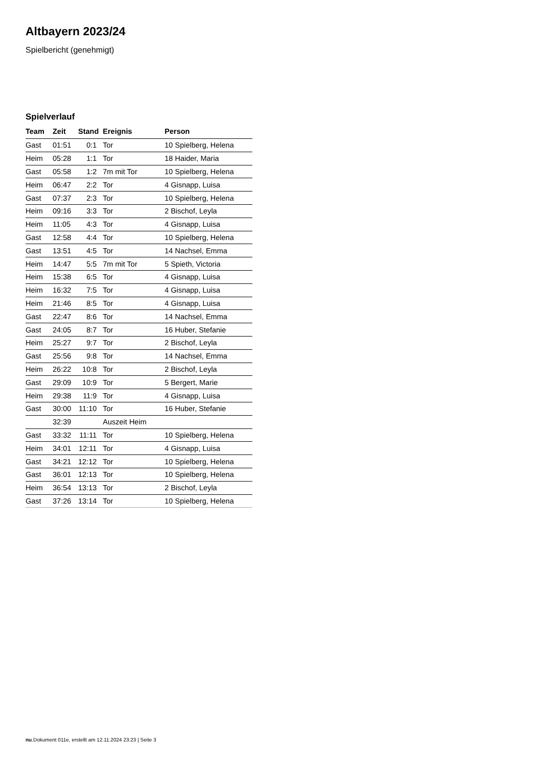Altbayern 2023/24
Spielbericht (genehmigt)
Spielverlauf
| Team | Zeit | Stand | Ereignis | Person |
| --- | --- | --- | --- | --- |
| Gast | 01:51 | 0:1 | Tor | 10 Spielberg, Helena |
| Heim | 05:28 | 1:1 | Tor | 18 Haider, Maria |
| Gast | 05:58 | 1:2 | 7m mit Tor | 10 Spielberg, Helena |
| Heim | 06:47 | 2:2 | Tor | 4 Gisnapp, Luisa |
| Gast | 07:37 | 2:3 | Tor | 10 Spielberg, Helena |
| Heim | 09:16 | 3:3 | Tor | 2 Bischof, Leyla |
| Heim | 11:05 | 4:3 | Tor | 4 Gisnapp, Luisa |
| Gast | 12:58 | 4:4 | Tor | 10 Spielberg, Helena |
| Gast | 13:51 | 4:5 | Tor | 14 Nachsel, Emma |
| Heim | 14:47 | 5:5 | 7m mit Tor | 5 Spieth, Victoria |
| Heim | 15:38 | 6:5 | Tor | 4 Gisnapp, Luisa |
| Heim | 16:32 | 7:5 | Tor | 4 Gisnapp, Luisa |
| Heim | 21:46 | 8:5 | Tor | 4 Gisnapp, Luisa |
| Gast | 22:47 | 8:6 | Tor | 14 Nachsel, Emma |
| Gast | 24:05 | 8:7 | Tor | 16 Huber, Stefanie |
| Heim | 25:27 | 9:7 | Tor | 2 Bischof, Leyla |
| Gast | 25:56 | 9:8 | Tor | 14 Nachsel, Emma |
| Heim | 26:22 | 10:8 | Tor | 2 Bischof, Leyla |
| Gast | 29:09 | 10:9 | Tor | 5 Bergert, Marie |
| Heim | 29:38 | 11:9 | Tor | 4 Gisnapp, Luisa |
| Gast | 30:00 | 11:10 | Tor | 16 Huber, Stefanie |
| | 32:39 | | Auszeit Heim | |
| Gast | 33:32 | 11:11 | Tor | 10 Spielberg, Helena |
| Heim | 34:01 | 12:11 | Tor | 4 Gisnapp, Luisa |
| Gast | 34:21 | 12:12 | Tor | 10 Spielberg, Helena |
| Gast | 36:01 | 12:13 | Tor | 10 Spielberg, Helena |
| Heim | 36:54 | 13:13 | Tor | 2 Bischof, Leyla |
| Gast | 37:26 | 13:14 | Tor | 10 Spielberg, Helena |
nu.Dokument 011e, erstellt am 12.11.2024 23:23 | Seite 3